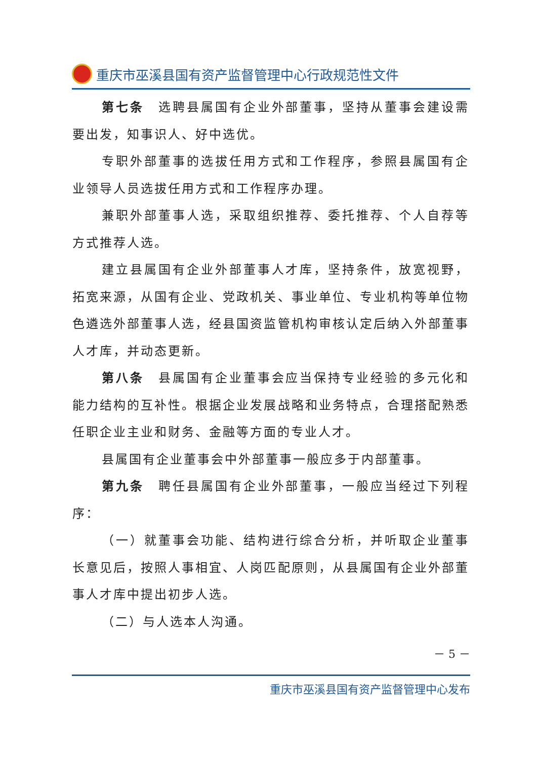重庆市巫溪县国有资产监督管理中心行政规范性文件
第七条　选聘县属国有企业外部董事，坚持从董事会建设需要出发，知事识人、好中选优。
专职外部董事的选拔任用方式和工作程序，参照县属国有企业领导人员选拔任用方式和工作程序办理。
兼职外部董事人选，采取组织推荐、委托推荐、个人自荐等方式推荐人选。
建立县属国有企业外部董事人才库，坚持条件，放宽视野，拓宽来源，从国有企业、党政机关、事业单位、专业机构等单位物色遴选外部董事人选，经县国资监管机构审核认定后纳入外部董事人才库，并动态更新。
第八条　县属国有企业董事会应当保持专业经验的多元化和能力结构的互补性。根据企业发展战略和业务特点，合理搭配熟悉任职企业主业和财务、金融等方面的专业人才。
县属国有企业董事会中外部董事一般应多于内部董事。
第九条　聘任县属国有企业外部董事，一般应当经过下列程序：
（一）就董事会功能、结构进行综合分析，并听取企业董事长意见后，按照人事相宜、人岗匹配原则，从县属国有企业外部董事人才库中提出初步人选。
（二）与人选本人沟通。
－ 5 －
重庆市巫溪县国有资产监督管理中心发布